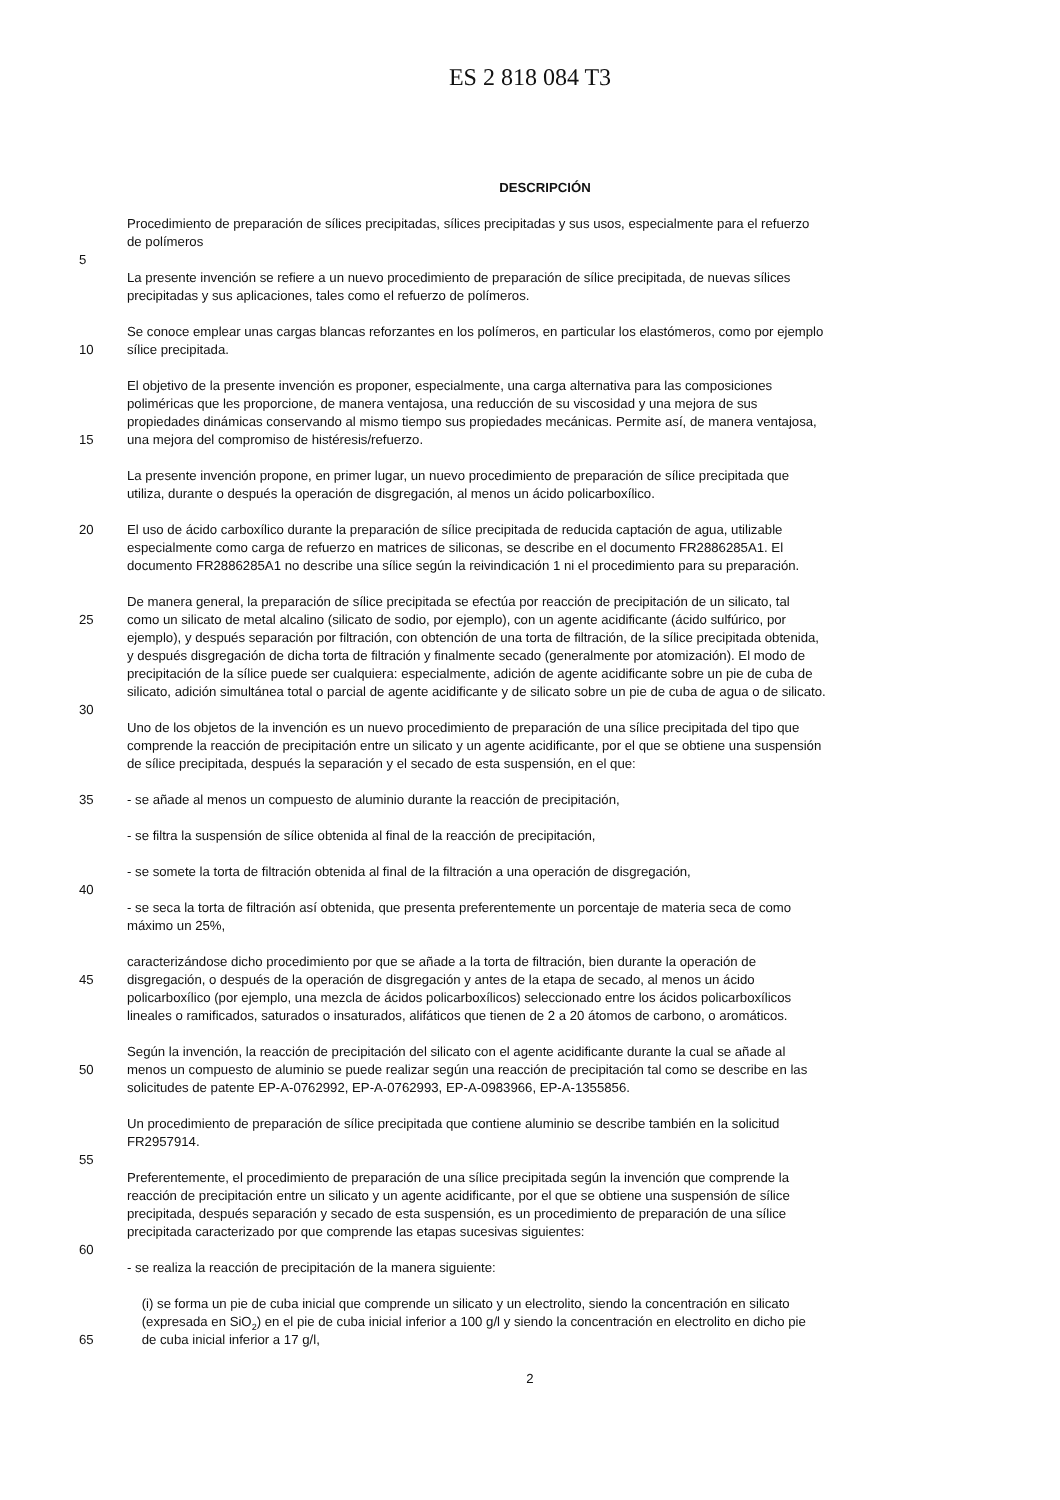ES 2 818 084 T3
DESCRIPCIÓN
Procedimiento de preparación de sílices precipitadas, sílices precipitadas y sus usos, especialmente para el refuerzo
de polímeros
5
La presente invención se refiere a un nuevo procedimiento de preparación de sílice precipitada, de nuevas sílices
precipitadas y sus aplicaciones, tales como el refuerzo de polímeros.
Se conoce emplear unas cargas blancas reforzantes en los polímeros, en particular los elastómeros, como por ejemplo
10 sílice precipitada.
El objetivo de la presente invención es proponer, especialmente, una carga alternativa para las composiciones
poliméricas que les proporcione, de manera ventajosa, una reducción de su viscosidad y una mejora de sus
propiedades dinámicas conservando al mismo tiempo sus propiedades mecánicas. Permite así, de manera ventajosa,
15 una mejora del compromiso de histéresis/refuerzo.
La presente invención propone, en primer lugar, un nuevo procedimiento de preparación de sílice precipitada que
utiliza, durante o después la operación de disgregación, al menos un ácido policarboxílico.
20 El uso de ácido carboxílico durante la preparación de sílice precipitada de reducida captación de agua, utilizable
especialmente como carga de refuerzo en matrices de siliconas, se describe en el documento FR2886285A1. El
documento FR2886285A1 no describe una sílice según la reivindicación 1 ni el procedimiento para su preparación.
De manera general, la preparación de sílice precipitada se efectúa por reacción de precipitación de un silicato, tal
25 como un silicato de metal alcalino (silicato de sodio, por ejemplo), con un agente acidificante (ácido sulfúrico, por
ejemplo), y después separación por filtración, con obtención de una torta de filtración, de la sílice precipitada obtenida,
y después disgregación de dicha torta de filtración y finalmente secado (generalmente por atomización). El modo de
precipitación de la sílice puede ser cualquiera: especialmente, adición de agente acidificante sobre un pie de cuba de
silicato, adición simultánea total o parcial de agente acidificante y de silicato sobre un pie de cuba de agua o de silicato.
30
Uno de los objetos de la invención es un nuevo procedimiento de preparación de una sílice precipitada del tipo que
comprende la reacción de precipitación entre un silicato y un agente acidificante, por el que se obtiene una suspensión
de sílice precipitada, después la separación y el secado de esta suspensión, en el que:
35 - se añade al menos un compuesto de aluminio durante la reacción de precipitación,
- se filtra la suspensión de sílice obtenida al final de la reacción de precipitación,
- se somete la torta de filtración obtenida al final de la filtración a una operación de disgregación,
40
- se seca la torta de filtración así obtenida, que presenta preferentemente un porcentaje de materia seca de como
máximo un 25%,
caracterizándose dicho procedimiento por que se añade a la torta de filtración, bien durante la operación de
45 disgregación, o después de la operación de disgregación y antes de la etapa de secado, al menos un ácido
policarboxílico (por ejemplo, una mezcla de ácidos policarboxílicos) seleccionado entre los ácidos policarboxílicos
lineales o ramificados, saturados o insaturados, alifáticos que tienen de 2 a 20 átomos de carbono, o aromáticos.
Según la invención, la reacción de precipitación del silicato con el agente acidificante durante la cual se añade al
50 menos un compuesto de aluminio se puede realizar según una reacción de precipitación tal como se describe en las
solicitudes de patente EP-A-0762992, EP-A-0762993, EP-A-0983966, EP-A-1355856.
Un procedimiento de preparación de sílice precipitada que contiene aluminio se describe también en la solicitud
FR2957914.
55
Preferentemente, el procedimiento de preparación de una sílice precipitada según la invención que comprende la
reacción de precipitación entre un silicato y un agente acidificante, por el que se obtiene una suspensión de sílice
precipitada, después separación y secado de esta suspensión, es un procedimiento de preparación de una sílice
precipitada caracterizado por que comprende las etapas sucesivas siguientes:
60
- se realiza la reacción de precipitación de la manera siguiente:
(i) se forma un pie de cuba inicial que comprende un silicato y un electrolito, siendo la concentración en silicato
(expresada en SiO<sub>2</sub>) en el pie de cuba inicial inferior a 100 g/l y siendo la concentración en electrolito en dicho pie
65 de cuba inicial inferior a 17 g/l,
2